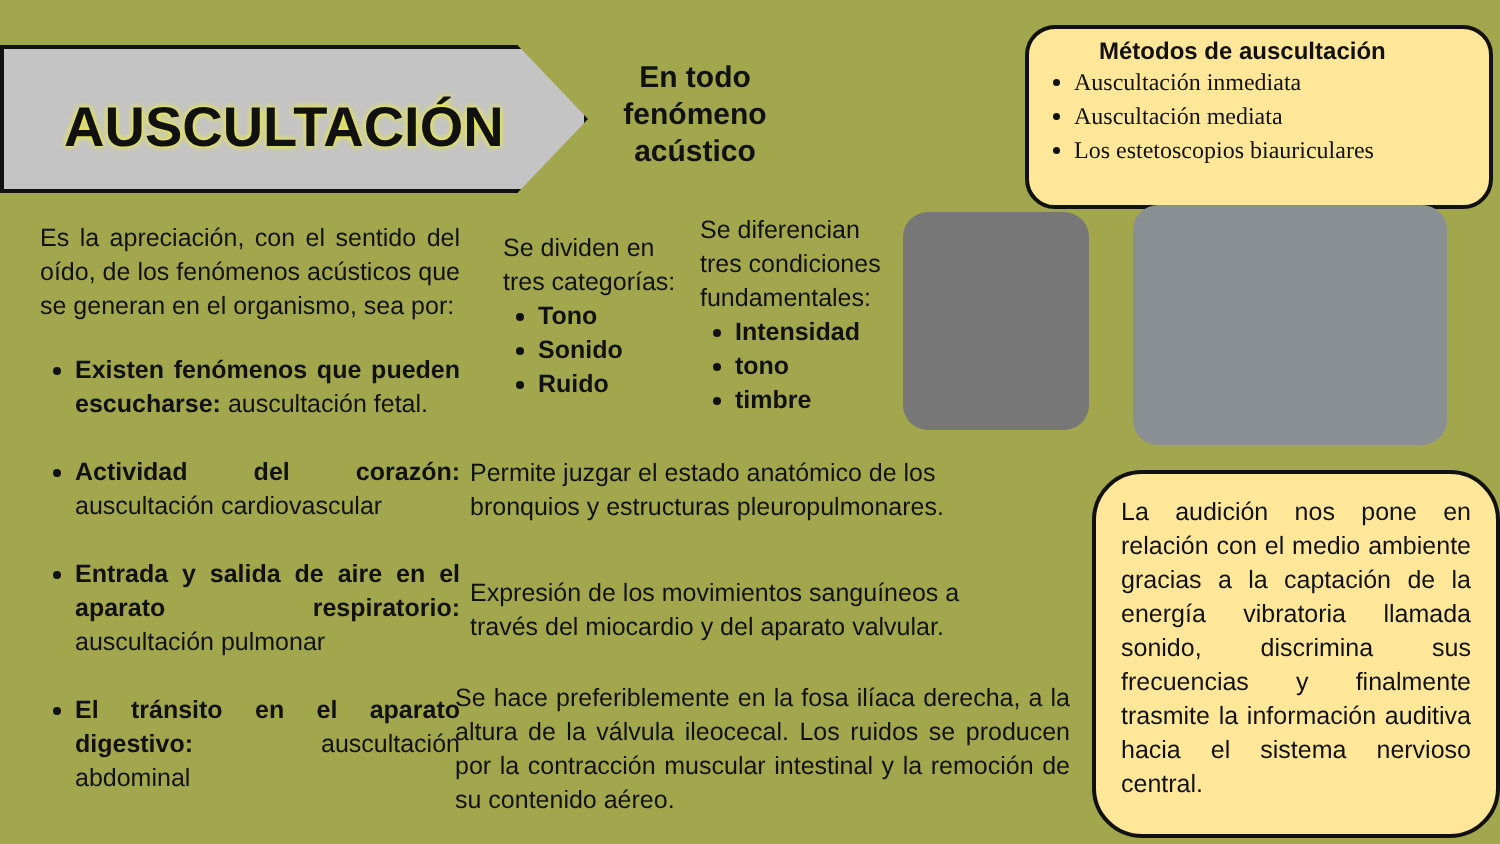AUSCULTACIÓN
En todo fenómeno acústico
Métodos de auscultación
Auscultación inmediata
Auscultación mediata
Los estetoscopios biauriculares
Es la apreciación, con el sentido del oído, de los fenómenos acústicos que se generan en el organismo, sea por:
Existen fenómenos que pueden escucharse: auscultación fetal.
Actividad del corazón: auscultación cardiovascular
Entrada y salida de aire en el aparato respiratorio: auscultación pulmonar
El tránsito en el aparato digestivo: auscultación abdominal
Se dividen en tres categorías:
Tono
Sonido
Ruido
Se diferencian tres condiciones fundamentales:
Intensidad
tono
timbre
Permite juzgar el estado anatómico de los bronquios y estructuras pleuropulmonares.
Expresión de los movimientos sanguíneos a través del miocardio y del aparato valvular.
Se hace preferiblemente en la fosa ilíaca derecha, a la altura de la válvula ileocecal. Los ruidos se producen por la contracción muscular intestinal y la remoción de su contenido aéreo.
La audición nos pone en relación con el medio ambiente gracias a la captación de la energía vibratoria llamada sonido, discrimina sus frecuencias y finalmente trasmite la información auditiva hacia el sistema nervioso central.